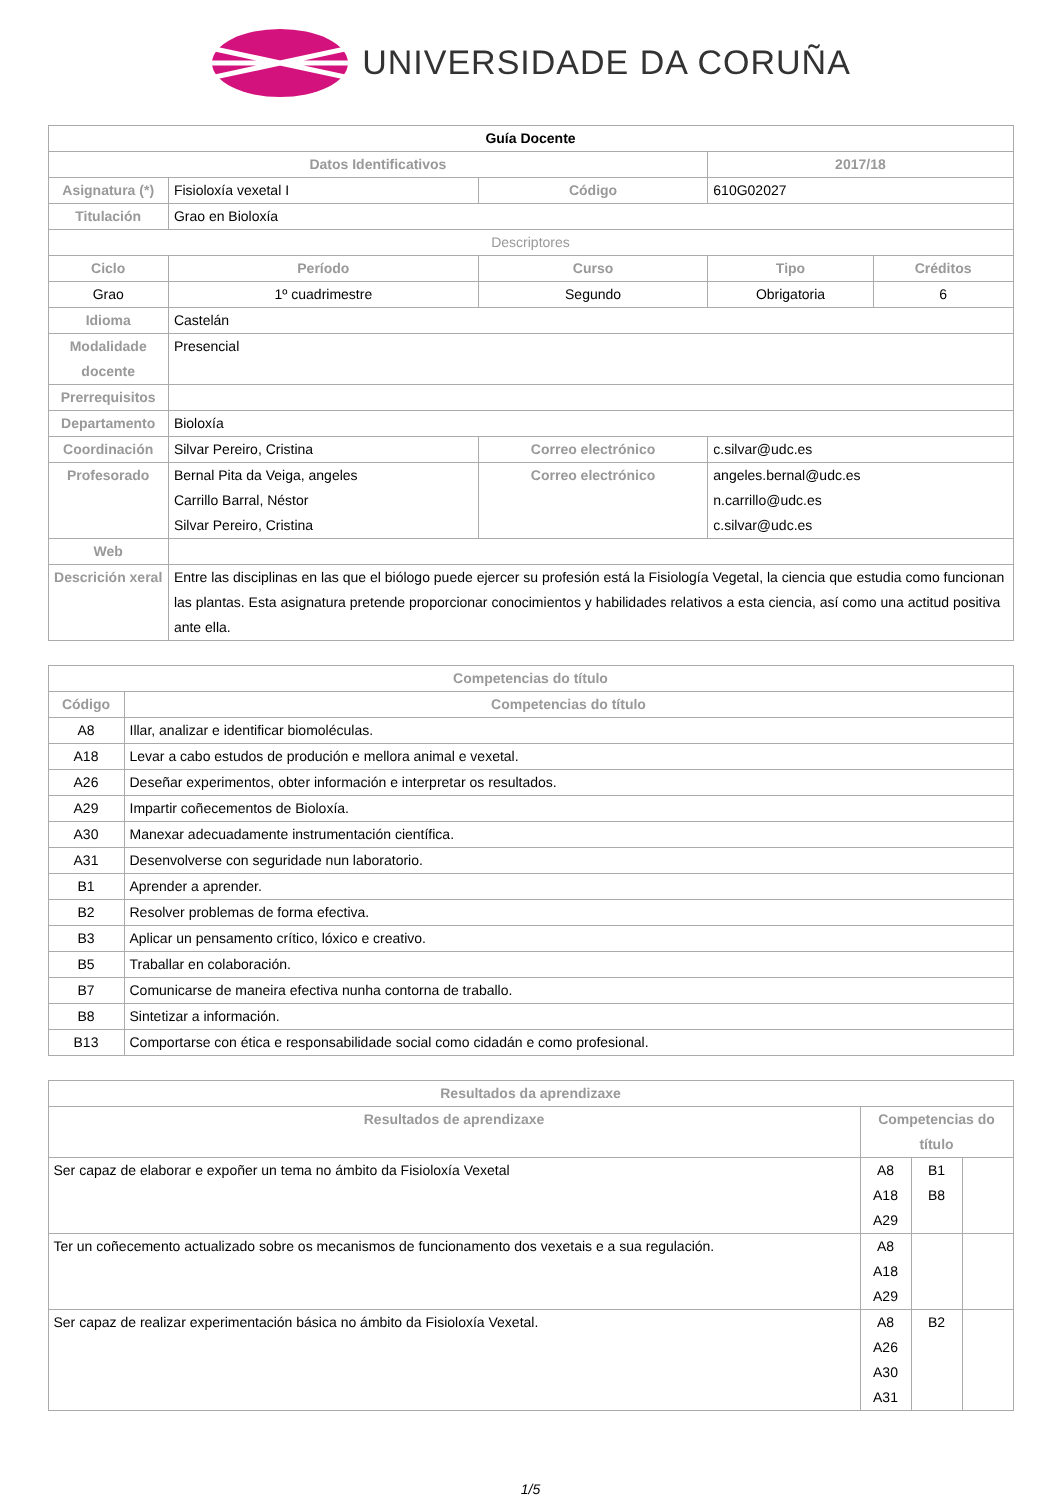UNIVERSIDADE DA CORUÑA
| Guía Docente | | | | |
| --- | --- | --- | --- | --- |
| Datos Identificativos | | | 2017/18 | |
| Asignatura (*) | Fisioloxía vexetal I | Código | 610G02027 | |
| Titulación | Grao en Bioloxía | | | |
| Descriptores | | | | |
| Ciclo | Período | Curso | Tipo | Créditos |
| Grao | 1º cuadrimestre | Segundo | Obrigatoria | 6 |
| Idioma | Castelán | | | |
| Modalidade docente | Presencial | | | |
| Prerrequisitos | | | | |
| Departamento | Bioloxía | | | |
| Coordinación | Silvar Pereiro, Cristina | Correo electrónico | c.silvar@udc.es | |
| Profesorado | Bernal Pita da Veiga, angeles Carrillo Barral, Néstor Silvar Pereiro, Cristina | Correo electrónico | angeles.bernal@udc.es n.carrillo@udc.es c.silvar@udc.es | |
| Web | | | | |
| Descrición xeral | Entre las disciplinas en las que el biólogo puede ejercer su profesión está la Fisiología Vegetal, la ciencia que estudia como funcionan las plantas. Esta asignatura pretende proporcionar conocimientos y habilidades relativos a esta ciencia, así como una actitud positiva ante ella. | | | |
| Competencias do título | |
| --- | --- |
| Código | Competencias do título |
| A8 | Illar, analizar e identificar biomoléculas. |
| A18 | Levar a cabo estudos de produción e mellora animal e vexetal. |
| A26 | Deseñar experimentos, obter información e interpretar os resultados. |
| A29 | Impartir coñecementos de Bioloxía. |
| A30 | Manexar adecuadamente instrumentación científica. |
| A31 | Desenvolverse con seguridade nun laboratorio. |
| B1 | Aprender a aprender. |
| B2 | Resolver problemas de forma efectiva. |
| B3 | Aplicar un pensamento crítico, lóxico e creativo. |
| B5 | Traballar en colaboración. |
| B7 | Comunicarse de maneira efectiva nunha contorna de traballo. |
| B8 | Sintetizar a información. |
| B13 | Comportarse con ética e responsabilidade social como cidadán e como profesional. |
| Resultados da aprendizaxe | | | |
| --- | --- | --- | --- |
| Resultados de aprendizaxe | Competencias do título | | |
| Ser capaz de elaborar e expoñer un tema no ámbito da Fisioloxía Vexetal | A8 A18 A29 | B1 B8 | |
| Ter un coñecemento actualizado sobre os mecanismos de funcionamento dos vexetais e a sua regulación. | A8 A18 A29 | | |
| Ser capaz de realizar experimentación básica no ámbito da Fisioloxía Vexetal. | A8 A26 A30 A31 | B2 | |
1/5